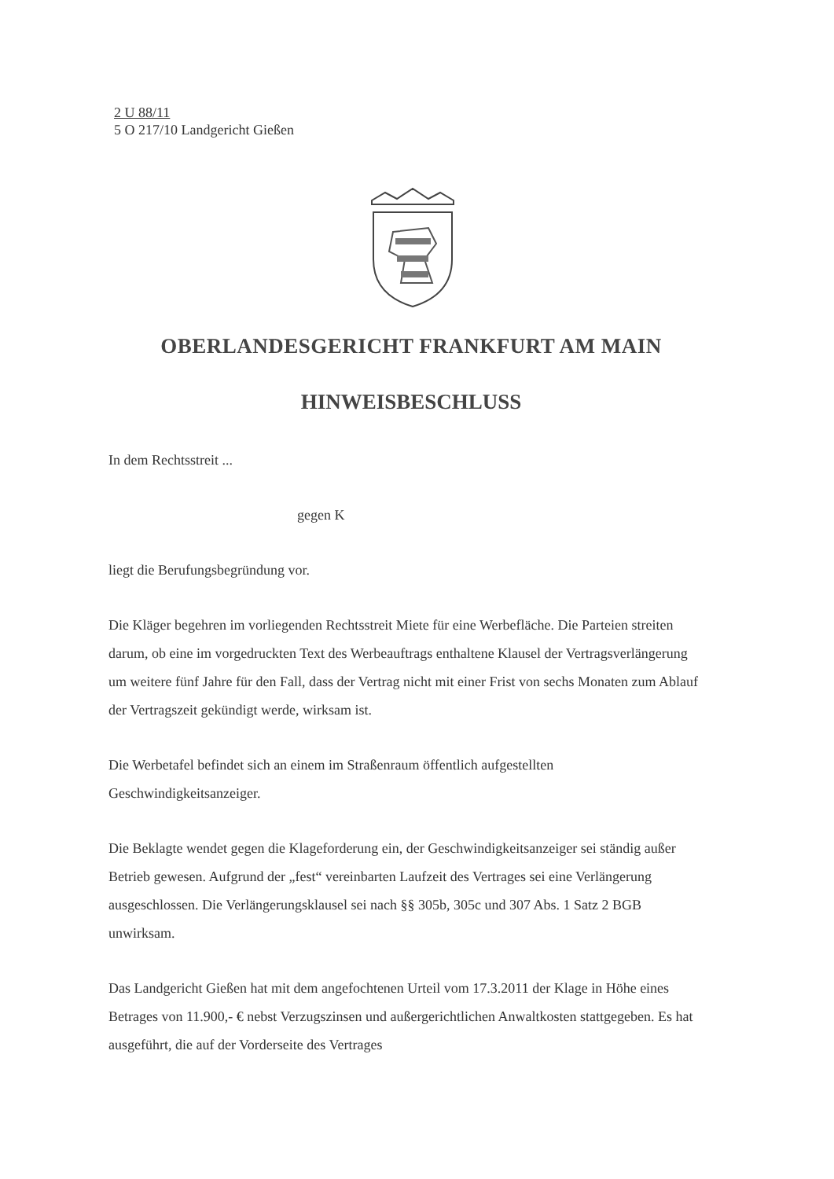2 U 88/11
5 O 217/10 Landgericht Gießen
OBERLANDESGERICHT FRANKFURT AM MAIN
HINWEISBESCHLUSS
In dem Rechtsstreit ...
gegen K
liegt die Berufungsbegründung vor.
Die Kläger begehren im vorliegenden Rechtsstreit Miete für eine Werbefläche. Die Parteien streiten darum, ob eine im vorgedruckten Text des Werbeauftrags enthaltene Klausel der Vertragsverlängerung um weitere fünf Jahre für den Fall, dass der Vertrag nicht mit einer Frist von sechs Monaten zum Ablauf der Vertragszeit gekündigt werde, wirksam ist.
Die Werbetafel befindet sich an einem im Straßenraum öffentlich aufgestellten Geschwindigkeitsanzeiger.
Die Beklagte wendet gegen die Klageforderung ein, der Geschwindigkeitsanzeiger sei ständig außer Betrieb gewesen. Aufgrund der „fest“ vereinbarten Laufzeit des Vertrages sei eine Verlängerung ausgeschlossen. Die Verlängerungsklausel sei nach §§ 305b, 305c und 307 Abs. 1 Satz 2 BGB unwirksam.
Das Landgericht Gießen hat mit dem angefochtenen Urteil vom 17.3.2011 der Klage in Höhe eines Betrages von 11.900,- € nebst Verzugszinsen und außergerichtlichen Anwaltkosten stattgegeben. Es hat ausgeführt, die auf der Vorderseite des Vertrages